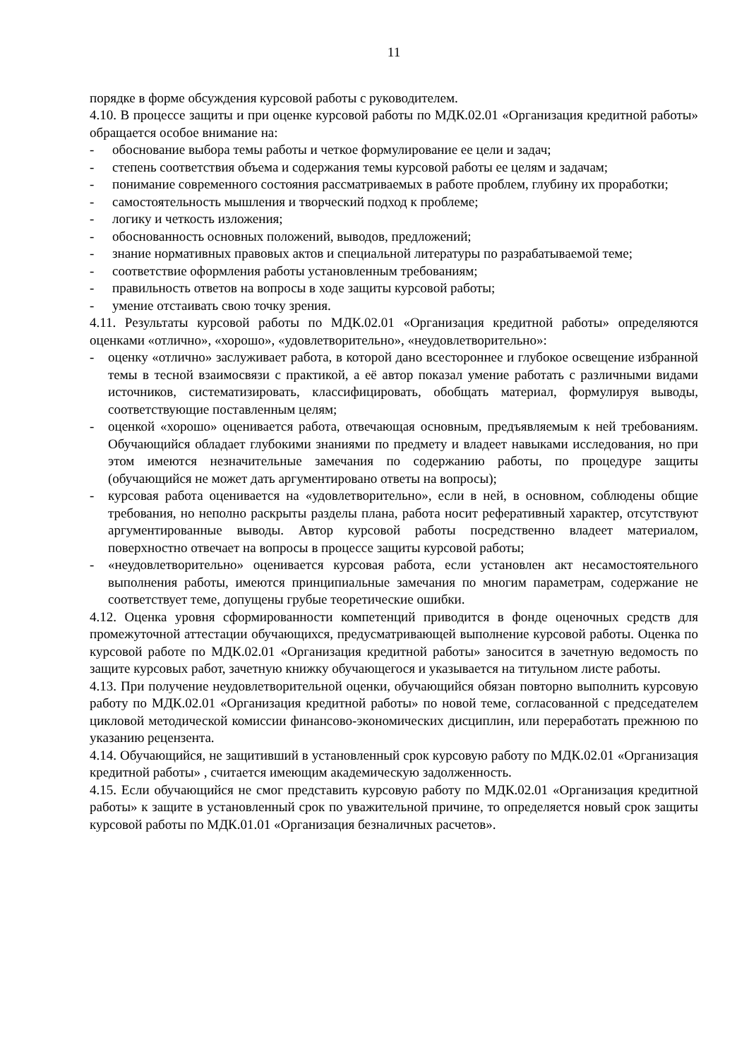11
порядке в форме обсуждения курсовой работы с руководителем.
4.10. В процессе защиты и при оценке курсовой работы по МДК.02.01 «Организация кредитной работы» обращается особое внимание на:
- обоснование выбора темы работы и четкое формулирование ее цели и задач;
- степень соответствия объема и содержания темы курсовой работы ее целям и задачам;
- понимание современного состояния рассматриваемых в работе проблем, глубину их проработки;
- самостоятельность мышления и творческий подход к проблеме;
- логику и четкость изложения;
- обоснованность основных положений, выводов, предложений;
- знание нормативных правовых актов и специальной литературы по разрабатываемой теме;
- соответствие оформления работы установленным требованиям;
- правильность ответов на вопросы в ходе защиты курсовой работы;
- умение отстаивать свою точку зрения.
4.11. Результаты курсовой работы по МДК.02.01 «Организация кредитной работы» определяются оценками «отлично», «хорошо», «удовлетворительно», «неудовлетворительно»:
- оценку «отлично» заслуживает работа, в которой дано всестороннее и глубокое освещение избранной темы в тесной взаимосвязи с практикой, а её автор показал умение работать с различными видами источников, систематизировать, классифицировать, обобщать материал, формулируя выводы, соответствующие поставленным целям;
- оценкой «хорошо» оценивается работа, отвечающая основным, предъявляемым к ней требованиям. Обучающийся обладает глубокими знаниями по предмету и владеет навыками исследования, но при этом имеются незначительные замечания по содержанию работы, по процедуре защиты (обучающийся не может дать аргументировано ответы на вопросы);
- курсовая работа оценивается на «удовлетворительно», если в ней, в основном, соблюдены общие требования, но неполно раскрыты разделы плана, работа носит реферативный характер, отсутствуют аргументированные выводы. Автор курсовой работы посредственно владеет материалом, поверхностно отвечает на вопросы в процессе защиты курсовой работы;
- «неудовлетворительно» оценивается курсовая работа, если установлен акт несамостоятельного выполнения работы, имеются принципиальные замечания по многим параметрам, содержание не соответствует теме, допущены грубые теоретические ошибки.
4.12. Оценка уровня сформированности компетенций приводится в фонде оценочных средств для промежуточной аттестации обучающихся, предусматривающей выполнение курсовой работы. Оценка по курсовой работе по МДК.02.01 «Организация кредитной работы» заносится в зачетную ведомость по защите курсовых работ, зачетную книжку обучающегося и указывается на титульном листе работы.
4.13. При получение неудовлетворительной оценки, обучающийся обязан повторно выполнить курсовую работу по МДК.02.01 «Организация кредитной работы» по новой теме, согласованной с председателем цикловой методической комиссии финансово-экономических дисциплин, или переработать прежнюю по указанию рецензента.
4.14. Обучающийся, не защитивший в установленный срок курсовую работу по МДК.02.01 «Организация кредитной работы» , считается имеющим академическую задолженность.
4.15. Если обучающийся не смог представить курсовую работу по МДК.02.01 «Организация кредитной работы» к защите в установленный срок по уважительной причине, то определяется новый срок защиты курсовой работы по МДК.01.01 «Организация безналичных расчетов».